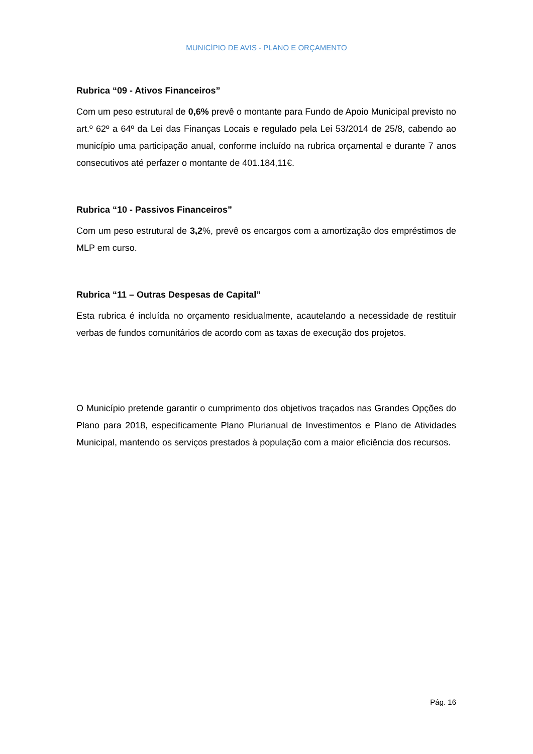MUNICÍPIO DE AVIS - PLANO E ORÇAMENTO
Rubrica “09 - Ativos Financeiros”
Com um peso estrutural de 0,6% prevê o montante para Fundo de Apoio Municipal previsto no art.º 62º a 64º da Lei das Finanças Locais e regulado pela Lei 53/2014 de 25/8, cabendo ao município uma participação anual, conforme incluído na rubrica orçamental e durante 7 anos consecutivos até perfazer o montante de 401.184,11€.
Rubrica “10 - Passivos Financeiros”
Com um peso estrutural de 3,2%, prevê os encargos com a amortização dos empréstimos de MLP em curso.
Rubrica “11 – Outras Despesas de Capital”
Esta rubrica é incluída no orçamento residualmente, acautelando a necessidade de restituir verbas de fundos comunitários de acordo com as taxas de execução dos projetos.
O Município pretende garantir o cumprimento dos objetivos traçados nas Grandes Opções do Plano para 2018, especificamente Plano Plurianual de Investimentos e Plano de Atividades Municipal, mantendo os serviços prestados à população com a maior eficiência dos recursos.
Pág. 16